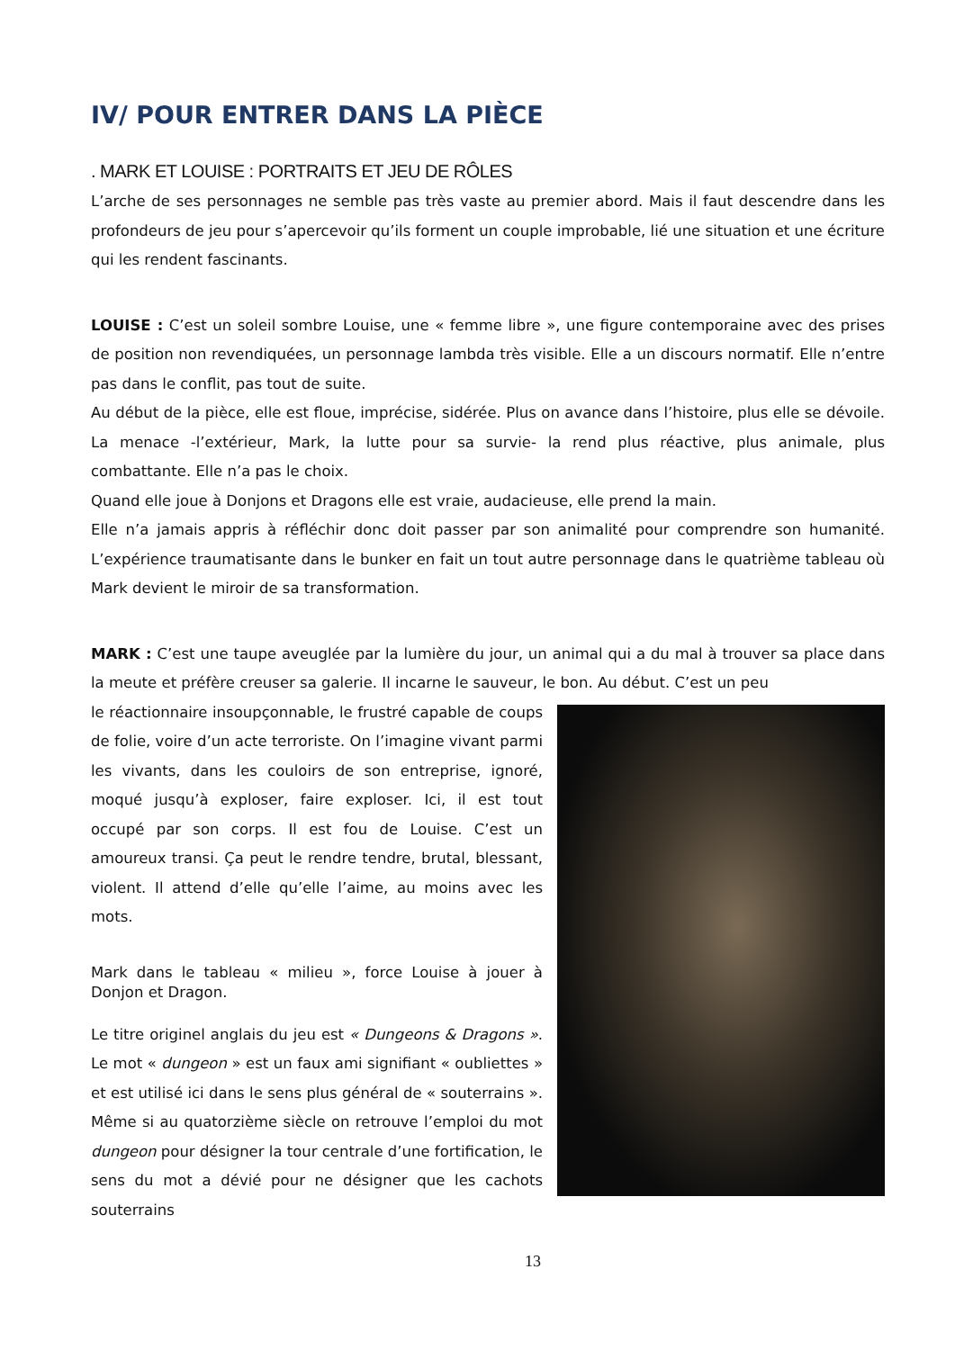IV/ POUR ENTRER DANS LA PIÈCE
. MARK ET LOUISE : PORTRAITS ET JEU DE RÔLES
L’arche de ses personnages ne semble pas très vaste au premier abord. Mais il faut descendre dans les profondeurs de jeu pour s’apercevoir qu’ils forment un couple improbable, lié une situation et une écriture qui les rendent fascinants.
LOUISE : C’est un soleil sombre Louise, une « femme libre », une figure contemporaine avec des prises de position non revendiquées, un personnage lambda très visible. Elle a un discours normatif. Elle n’entre pas dans le conflit, pas tout de suite.
Au début de la pièce, elle est floue, imprécise, sidérée. Plus on avance dans l’histoire, plus elle se dévoile. La menace -l’extérieur, Mark, la lutte pour sa survie- la rend plus réactive, plus animale, plus combattante. Elle n’a pas le choix.
Quand elle joue à Donjons et Dragons elle est vraie, audacieuse, elle prend la main.
Elle n’a jamais appris à réfléchir donc doit passer par son animalité pour comprendre son humanité. L’expérience traumatisante dans le bunker en fait un tout autre personnage dans le quatrième tableau où Mark devient le miroir de sa transformation.
MARK : C’est une taupe aveuglée par la lumière du jour, un animal qui a du mal à trouver sa place dans la meute et préfère creuser sa galerie. Il incarne le sauveur, le bon. Au début. C’est un peu
le réactionnaire insoupçonnable, le frustré capable de coups de folie, voire d’un acte terroriste. On l’imagine vivant parmi les vivants, dans les couloirs de son entreprise, ignoré, moqué jusqu’à exploser, faire exploser. Ici, il est tout occupé par son corps. Il est fou de Louise. C’est un amoureux transi. Ça peut le rendre tendre, brutal, blessant, violent. Il attend d’elle qu’elle l’aime, au moins avec les mots.
Mark dans le tableau « milieu », force Louise à jouer à Donjon et Dragon.
Le titre originel anglais du jeu est « Dungeons & Dragons ». Le mot « dungeon » est un faux ami signifiant « oubliettes » et est utilisé ici dans le sens plus général de « souterrains ». Même si au quatorzième siècle on retrouve l’emploi du mot dungeon pour désigner la tour centrale d’une fortification, le sens du mot a dévié pour ne désigner que les cachots souterrains
13